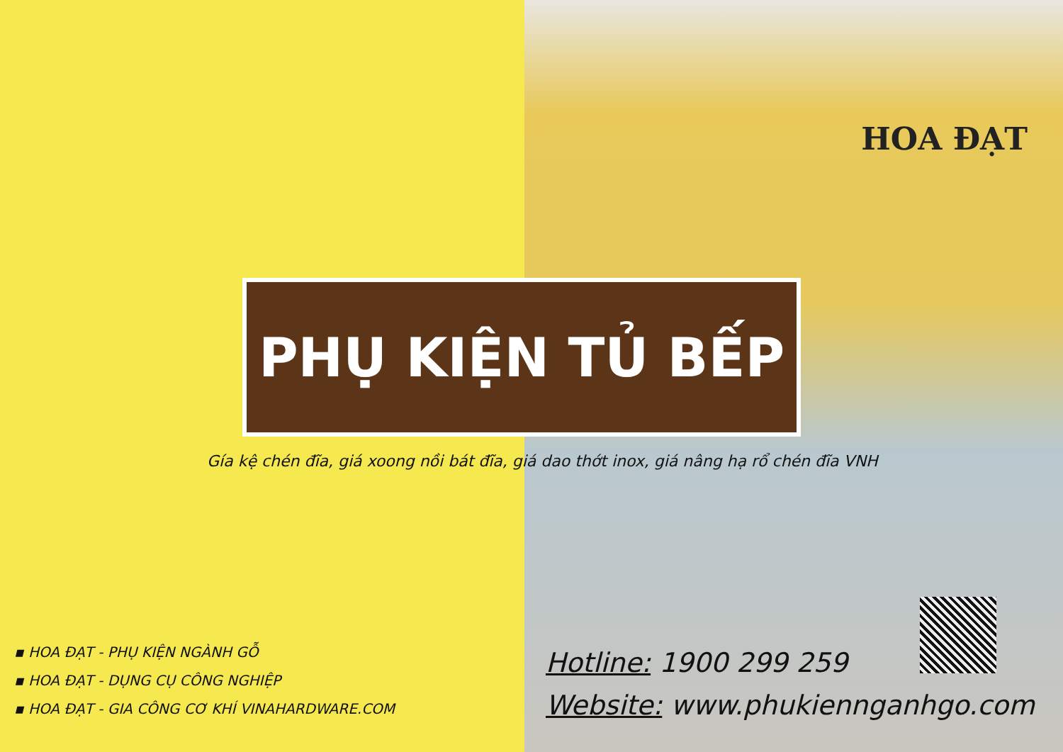HOA ĐẠT
PHỤ KIỆN TỦ BẾP
Gía kệ chén đĩa, giá xoong nồi bát đĩa, giá dao thớt inox, giá nâng hạ rổ chén đĩa VNH
▪ HOA ĐẠT - PHỤ KIỆN NGÀNH GỖ
▪ HOA ĐẠT - DỤNG CỤ CÔNG NGHIỆP
▪ HOA ĐẠT - GIA CÔNG CƠ KHÍ VINAHARDWARE.COM
Hotline: 1900 299 259
Website: www.phukiennganhgo.com